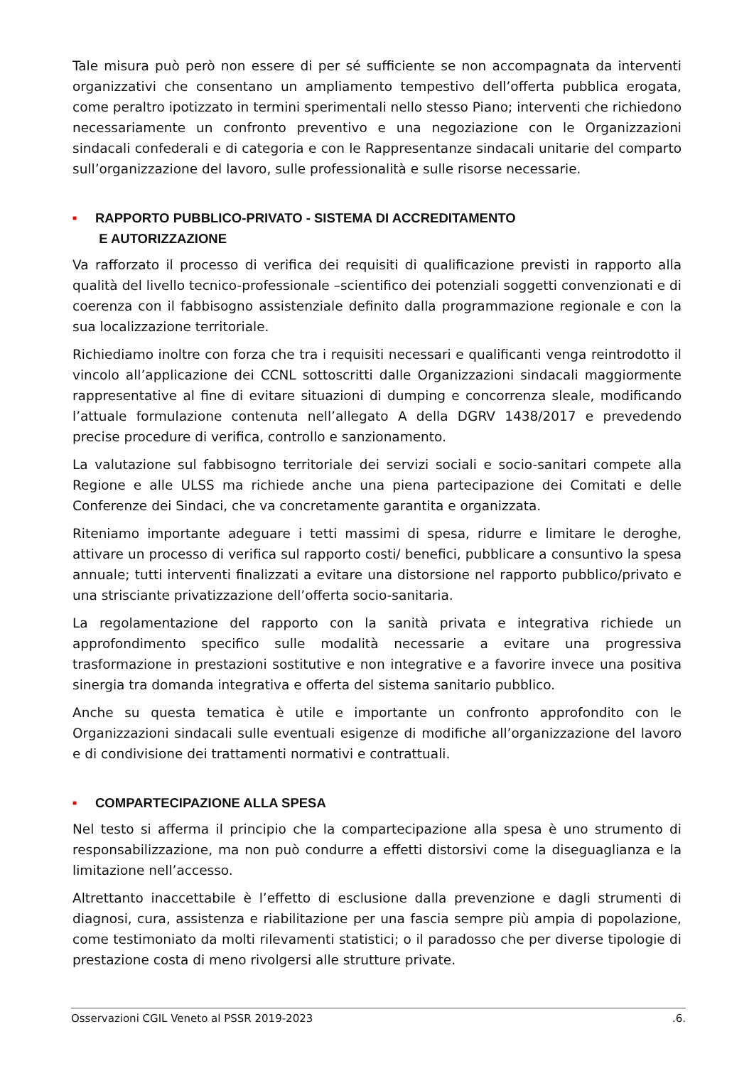Tale misura può però non essere di per sé sufficiente se non accompagnata da interventi organizzativi che consentano un ampliamento tempestivo dell’offerta pubblica erogata, come peraltro ipotizzato in termini sperimentali nello stesso Piano; interventi che richiedono necessariamente un confronto preventivo e una negoziazione con le Organizzazioni sindacali confederali e di categoria e con le Rappresentanze sindacali unitarie del comparto sull’organizzazione del lavoro, sulle professionalità e sulle risorse necessarie.
■ RAPPORTO PUBBLICO-PRIVATO - SISTEMA DI ACCREDITAMENTO
E AUTORIZZAZIONE
Va rafforzato il processo di verifica dei requisiti di qualificazione previsti in rapporto alla qualità del livello tecnico-professionale –scientifico dei potenziali soggetti convenzionati e di coerenza con il fabbisogno assistenziale definito dalla programmazione regionale e con la sua localizzazione territoriale.
Richiediamo inoltre con forza che tra i requisiti necessari e qualificanti venga reintrodotto il vincolo all’applicazione dei CCNL sottoscritti dalle Organizzazioni sindacali maggiormente rappresentative al fine di evitare situazioni di dumping e concorrenza sleale, modificando l’attuale formulazione contenuta nell’allegato A della DGRV 1438/2017 e prevedendo precise procedure di verifica, controllo e sanzionamento.
La valutazione sul fabbisogno territoriale dei servizi sociali e socio-sanitari compete alla Regione e alle ULSS ma richiede anche una piena partecipazione dei Comitati e delle Conferenze dei Sindaci, che va concretamente garantita e organizzata.
Riteniamo importante adeguare i tetti massimi di spesa, ridurre e limitare le deroghe, attivare un processo di verifica sul rapporto costi/ benefici, pubblicare a consuntivo la spesa annuale; tutti interventi finalizzati a evitare una distorsione nel rapporto pubblico/privato e una strisciante privatizzazione dell’offerta socio-sanitaria.
La regolamentazione del rapporto con la sanità privata e integrativa richiede un approfondimento specifico sulle modalità necessarie a evitare una progressiva trasformazione in prestazioni sostitutive e non integrative e a favorire invece una positiva sinergia tra domanda integrativa e offerta del sistema sanitario pubblico.
Anche su questa tematica è utile e importante un confronto approfondito con le Organizzazioni sindacali sulle eventuali esigenze di modifiche all’organizzazione del lavoro e di condivisione dei trattamenti normativi e contrattuali.
■ COMPARTECIPAZIONE ALLA SPESA
Nel testo si afferma il principio che la compartecipazione alla spesa è uno strumento di responsabilizzazione, ma non può condurre a effetti distorsivi come la diseguaglianza e la limitazione nell’accesso.
Altrettanto inaccettabile è l’effetto di esclusione dalla prevenzione e dagli strumenti di diagnosi, cura, assistenza e riabilitazione per una fascia sempre più ampia di popolazione, come testimoniato da molti rilevamenti statistici; o il paradosso che per diverse tipologie di prestazione costa di meno rivolgersi alle strutture private.
Osservazioni CGIL Veneto al PSSR 2019-2023 .6.